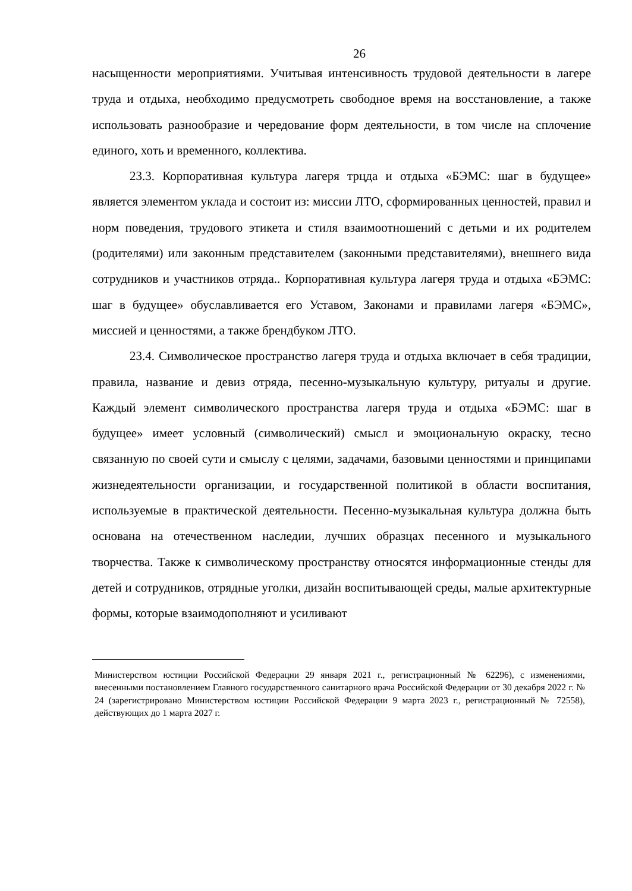26
насыщенности мероприятиями. Учитывая интенсивность трудовой деятельности в лагере труда и отдыха, необходимо предусмотреть свободное время на восстановление, а также использовать разнообразие и чередование форм деятельности, в том числе на сплочение единого, хоть и временного, коллектива.
23.3. Корпоративная культура лагеря трцда и отдыха «БЭМС: шаг в будущее» является элементом уклада и состоит из: миссии ЛТО, сформированных ценностей, правил и норм поведения, трудового этикета и стиля взаимоотношений с детьми и их родителем (родителями) или законным представителем (законными представителями), внешнего вида сотрудников и участников отряда.. Корпоративная культура лагеря труда и отдыха «БЭМС: шаг в будущее» обуславливается его Уставом, Законами и правилами лагеря «БЭМС», миссией и ценностями, а также брендбуком ЛТО.
23.4. Символическое пространство лагеря труда и отдыха включает в себя традиции, правила, название и девиз отряда, песенно-музыкальную культуру, ритуалы и другие. Каждый элемент символического пространства лагеря труда и отдыха «БЭМС: шаг в будущее» имеет условный (символический) смысл и эмоциональную окраску, тесно связанную по своей сути и смыслу с целями, задачами, базовыми ценностями и принципами жизнедеятельности организации, и государственной политикой в области воспитания, используемые в практической деятельности. Песенно-музыкальная культура должна быть основана на отечественном наследии, лучших образцах песенного и музыкального творчества. Также к символическому пространству относятся информационные стенды для детей и сотрудников, отрядные уголки, дизайн воспитывающей среды, малые архитектурные формы, которые взаимодополняют и усиливают
Министерством юстиции Российской Федерации 29 января 2021 г., регистрационный № 62296), с изменениями, внесенными постановлением Главного государственного санитарного врача Российской Федерации от 30 декабря 2022 г. № 24 (зарегистрировано Министерством юстиции Российской Федерации 9 марта 2023 г., регистрационный № 72558), действующих до 1 марта 2027 г.